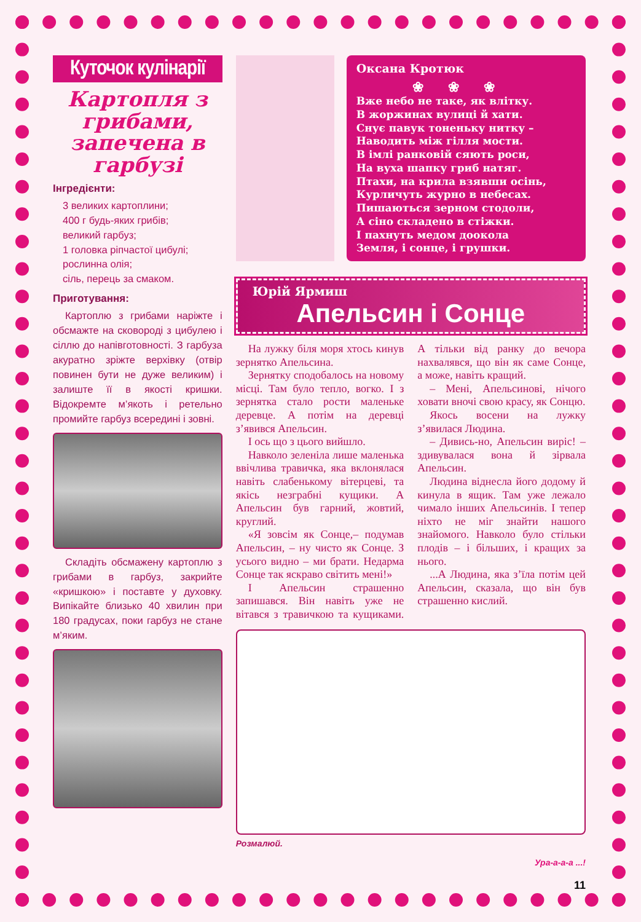Куточок кулінарії
Картопля з грибами, запечена в гарбузі
Інгредієнти:
3 великих картоплини;
400 г будь-яких грибів;
великий гарбуз;
1 головка ріпчастої цибулі;
рослинна олія;
сіль, перець за смаком.
Приготування:
Картоплю з грибами наріжте і обсмажте на сковороді з цибулею і сіллю до напівготовності. З гарбуза акуратно зріжте верхівку (отвір повинен бути не дуже великим) і залиште її в якості кришки. Відокремте м’якоть і ретельно промийте гарбуз всередині і зовні.
Складіть обсмажену картоплю з грибами в гарбуз, закрийте «кришкою» і поставте у духовку. Випікайте близько 40 хвилин при 180 градусах, поки гарбуз не стане м’яким.
Оксана Кротюк
❀❀❀
Вже небо не таке, як влітку.
В жоржинах вулиці й хати.
Снує павук тоненьку нитку –
Наводить між гілля мости.
В імлі ранковій сяють роси,
На вуха шапку гриб натяг.
Птахи, на крила взявши осінь,
Курличуть журно в небесах.
Пишаються зерном стодоли,
А сіно складено в стіжки.
І пахнуть медом доокола
Земля, і сонце, і грушки.
Юрій Ярмиш
Апельсин і Сонце
На лужку біля моря хтось кинув зернятко Апельсина.
Зернятку сподобалось на новому місці. Там було тепло, вогко. І з зернятка стало рости маленьке деревце. А потім на деревці з’явився Апельсин.
І ось що з цього вийшло.
Навколо зеленіла лише маленька ввічлива травичка, яка вклонялася навіть слабенькому вітерцеві, та якісь незграбні кущики. А Апельсин був гарний, жовтий, круглий.
«Я зовсім як Сонце,– подумав Апельсин, – ну чисто як Сонце. З усього видно – ми брати. Недарма Сонце так яскраво світить мені!»
І Апельсин страшенно запишався. Він навіть уже не вітався з травичкою та кущиками. А тільки від ранку до вечора нахвалявся, що він як саме Сонце, а може, навіть кращий.
– Мені, Апельсинові, нічого ховати вночі свою красу, як Сонцю.
Якось восени на лужку з’явилася Людина.
– Дивись-но, Апельсин виріс! – здивувалася вона й зірвала Апельсин.
Людина віднесла його додому й кинула в ящик. Там уже лежало чимало інших Апельсинів. І тепер ніхто не міг знайти нашого знайомого. Навколо було стільки плодів – і більших, і кращих за нього.
...А Людина, яка з’їла потім цей Апельсин, сказала, що він був страшенно кислий.
Розмалюй.
Ура-а-а-а ...!
11